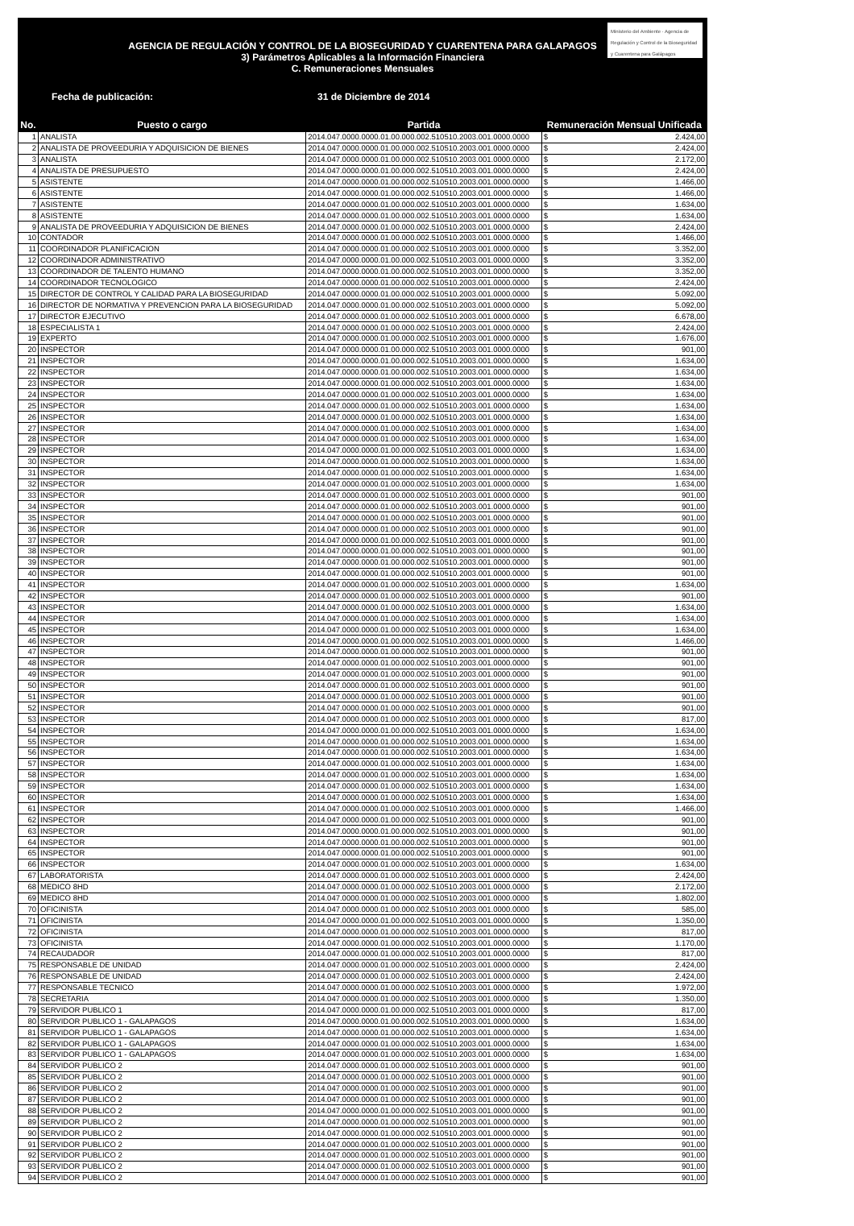Ministerio del Ambiente · Agencia de Regulación y Control de la Bioseguridad y Cuarentena para Galápagos
AGENCIA DE REGULACIÓN Y CONTROL DE LA BIOSEGURIDAD Y CUARENTENA PARA GALAPAGOS
3) Parámetros Aplicables a la Información Financiera
C. Remuneraciones Mensuales
Fecha de publicación: 31 de Diciembre de 2014
| No. | Puesto o cargo | Partida | Remuneración Mensual Unificada | |
| --- | --- | --- | --- | --- |
| 1 | ANALISTA | 2014.047.0000.0000.01.00.000.002.510510.2003.001.0000.0000 | $ | 2.424,00 |
| 2 | ANALISTA DE PROVEEDURIA Y ADQUISICION DE BIENES | 2014.047.0000.0000.01.00.000.002.510510.2003.001.0000.0000 | $ | 2.424,00 |
| 3 | ANALISTA | 2014.047.0000.0000.01.00.000.002.510510.2003.001.0000.0000 | $ | 2.172,00 |
| 4 | ANALISTA DE PRESUPUESTO | 2014.047.0000.0000.01.00.000.002.510510.2003.001.0000.0000 | $ | 2.424,00 |
| 5 | ASISTENTE | 2014.047.0000.0000.01.00.000.002.510510.2003.001.0000.0000 | $ | 1.466,00 |
| 6 | ASISTENTE | 2014.047.0000.0000.01.00.000.002.510510.2003.001.0000.0000 | $ | 1.466,00 |
| 7 | ASISTENTE | 2014.047.0000.0000.01.00.000.002.510510.2003.001.0000.0000 | $ | 1.634,00 |
| 8 | ASISTENTE | 2014.047.0000.0000.01.00.000.002.510510.2003.001.0000.0000 | $ | 1.634,00 |
| 9 | ANALISTA DE PROVEEDURIA Y ADQUISICION DE BIENES | 2014.047.0000.0000.01.00.000.002.510510.2003.001.0000.0000 | $ | 2.424,00 |
| 10 | CONTADOR | 2014.047.0000.0000.01.00.000.002.510510.2003.001.0000.0000 | $ | 1.466,00 |
| 11 | COORDINADOR PLANIFICACION | 2014.047.0000.0000.01.00.000.002.510510.2003.001.0000.0000 | $ | 3.352,00 |
| 12 | COORDINADOR ADMINISTRATIVO | 2014.047.0000.0000.01.00.000.002.510510.2003.001.0000.0000 | $ | 3.352,00 |
| 13 | COORDINADOR DE TALENTO HUMANO | 2014.047.0000.0000.01.00.000.002.510510.2003.001.0000.0000 | $ | 3.352,00 |
| 14 | COORDINADOR TECNOLOGICO | 2014.047.0000.0000.01.00.000.002.510510.2003.001.0000.0000 | $ | 2.424,00 |
| 15 | DIRECTOR DE CONTROL Y CALIDAD PARA LA BIOSEGURIDAD | 2014.047.0000.0000.01.00.000.002.510510.2003.001.0000.0000 | $ | 5.092,00 |
| 16 | DIRECTOR DE NORMATIVA Y PREVENCION PARA LA BIOSEGURIDAD | 2014.047.0000.0000.01.00.000.002.510510.2003.001.0000.0000 | $ | 5.092,00 |
| 17 | DIRECTOR EJECUTIVO | 2014.047.0000.0000.01.00.000.002.510510.2003.001.0000.0000 | $ | 6.678,00 |
| 18 | ESPECIALISTA 1 | 2014.047.0000.0000.01.00.000.002.510510.2003.001.0000.0000 | $ | 2.424,00 |
| 19 | EXPERTO | 2014.047.0000.0000.01.00.000.002.510510.2003.001.0000.0000 | $ | 1.676,00 |
| 20 | INSPECTOR | 2014.047.0000.0000.01.00.000.002.510510.2003.001.0000.0000 | $ | 901,00 |
| 21 | INSPECTOR | 2014.047.0000.0000.01.00.000.002.510510.2003.001.0000.0000 | $ | 1.634,00 |
| 22 | INSPECTOR | 2014.047.0000.0000.01.00.000.002.510510.2003.001.0000.0000 | $ | 1.634,00 |
| 23 | INSPECTOR | 2014.047.0000.0000.01.00.000.002.510510.2003.001.0000.0000 | $ | 1.634,00 |
| 24 | INSPECTOR | 2014.047.0000.0000.01.00.000.002.510510.2003.001.0000.0000 | $ | 1.634,00 |
| 25 | INSPECTOR | 2014.047.0000.0000.01.00.000.002.510510.2003.001.0000.0000 | $ | 1.634,00 |
| 26 | INSPECTOR | 2014.047.0000.0000.01.00.000.002.510510.2003.001.0000.0000 | $ | 1.634,00 |
| 27 | INSPECTOR | 2014.047.0000.0000.01.00.000.002.510510.2003.001.0000.0000 | $ | 1.634,00 |
| 28 | INSPECTOR | 2014.047.0000.0000.01.00.000.002.510510.2003.001.0000.0000 | $ | 1.634,00 |
| 29 | INSPECTOR | 2014.047.0000.0000.01.00.000.002.510510.2003.001.0000.0000 | $ | 1.634,00 |
| 30 | INSPECTOR | 2014.047.0000.0000.01.00.000.002.510510.2003.001.0000.0000 | $ | 1.634,00 |
| 31 | INSPECTOR | 2014.047.0000.0000.01.00.000.002.510510.2003.001.0000.0000 | $ | 1.634,00 |
| 32 | INSPECTOR | 2014.047.0000.0000.01.00.000.002.510510.2003.001.0000.0000 | $ | 1.634,00 |
| 33 | INSPECTOR | 2014.047.0000.0000.01.00.000.002.510510.2003.001.0000.0000 | $ | 901,00 |
| 34 | INSPECTOR | 2014.047.0000.0000.01.00.000.002.510510.2003.001.0000.0000 | $ | 901,00 |
| 35 | INSPECTOR | 2014.047.0000.0000.01.00.000.002.510510.2003.001.0000.0000 | $ | 901,00 |
| 36 | INSPECTOR | 2014.047.0000.0000.01.00.000.002.510510.2003.001.0000.0000 | $ | 901,00 |
| 37 | INSPECTOR | 2014.047.0000.0000.01.00.000.002.510510.2003.001.0000.0000 | $ | 901,00 |
| 38 | INSPECTOR | 2014.047.0000.0000.01.00.000.002.510510.2003.001.0000.0000 | $ | 901,00 |
| 39 | INSPECTOR | 2014.047.0000.0000.01.00.000.002.510510.2003.001.0000.0000 | $ | 901,00 |
| 40 | INSPECTOR | 2014.047.0000.0000.01.00.000.002.510510.2003.001.0000.0000 | $ | 901,00 |
| 41 | INSPECTOR | 2014.047.0000.0000.01.00.000.002.510510.2003.001.0000.0000 | $ | 1.634,00 |
| 42 | INSPECTOR | 2014.047.0000.0000.01.00.000.002.510510.2003.001.0000.0000 | $ | 901,00 |
| 43 | INSPECTOR | 2014.047.0000.0000.01.00.000.002.510510.2003.001.0000.0000 | $ | 1.634,00 |
| 44 | INSPECTOR | 2014.047.0000.0000.01.00.000.002.510510.2003.001.0000.0000 | $ | 1.634,00 |
| 45 | INSPECTOR | 2014.047.0000.0000.01.00.000.002.510510.2003.001.0000.0000 | $ | 1.634,00 |
| 46 | INSPECTOR | 2014.047.0000.0000.01.00.000.002.510510.2003.001.0000.0000 | $ | 1.466,00 |
| 47 | INSPECTOR | 2014.047.0000.0000.01.00.000.002.510510.2003.001.0000.0000 | $ | 901,00 |
| 48 | INSPECTOR | 2014.047.0000.0000.01.00.000.002.510510.2003.001.0000.0000 | $ | 901,00 |
| 49 | INSPECTOR | 2014.047.0000.0000.01.00.000.002.510510.2003.001.0000.0000 | $ | 901,00 |
| 50 | INSPECTOR | 2014.047.0000.0000.01.00.000.002.510510.2003.001.0000.0000 | $ | 901,00 |
| 51 | INSPECTOR | 2014.047.0000.0000.01.00.000.002.510510.2003.001.0000.0000 | $ | 901,00 |
| 52 | INSPECTOR | 2014.047.0000.0000.01.00.000.002.510510.2003.001.0000.0000 | $ | 901,00 |
| 53 | INSPECTOR | 2014.047.0000.0000.01.00.000.002.510510.2003.001.0000.0000 | $ | 817,00 |
| 54 | INSPECTOR | 2014.047.0000.0000.01.00.000.002.510510.2003.001.0000.0000 | $ | 1.634,00 |
| 55 | INSPECTOR | 2014.047.0000.0000.01.00.000.002.510510.2003.001.0000.0000 | $ | 1.634,00 |
| 56 | INSPECTOR | 2014.047.0000.0000.01.00.000.002.510510.2003.001.0000.0000 | $ | 1.634,00 |
| 57 | INSPECTOR | 2014.047.0000.0000.01.00.000.002.510510.2003.001.0000.0000 | $ | 1.634,00 |
| 58 | INSPECTOR | 2014.047.0000.0000.01.00.000.002.510510.2003.001.0000.0000 | $ | 1.634,00 |
| 59 | INSPECTOR | 2014.047.0000.0000.01.00.000.002.510510.2003.001.0000.0000 | $ | 1.634,00 |
| 60 | INSPECTOR | 2014.047.0000.0000.01.00.000.002.510510.2003.001.0000.0000 | $ | 1.634,00 |
| 61 | INSPECTOR | 2014.047.0000.0000.01.00.000.002.510510.2003.001.0000.0000 | $ | 1.466,00 |
| 62 | INSPECTOR | 2014.047.0000.0000.01.00.000.002.510510.2003.001.0000.0000 | $ | 901,00 |
| 63 | INSPECTOR | 2014.047.0000.0000.01.00.000.002.510510.2003.001.0000.0000 | $ | 901,00 |
| 64 | INSPECTOR | 2014.047.0000.0000.01.00.000.002.510510.2003.001.0000.0000 | $ | 901,00 |
| 65 | INSPECTOR | 2014.047.0000.0000.01.00.000.002.510510.2003.001.0000.0000 | $ | 901,00 |
| 66 | INSPECTOR | 2014.047.0000.0000.01.00.000.002.510510.2003.001.0000.0000 | $ | 1.634,00 |
| 67 | LABORATORISTA | 2014.047.0000.0000.01.00.000.002.510510.2003.001.0000.0000 | $ | 2.424,00 |
| 68 | MEDICO 8HD | 2014.047.0000.0000.01.00.000.002.510510.2003.001.0000.0000 | $ | 2.172,00 |
| 69 | MEDICO 8HD | 2014.047.0000.0000.01.00.000.002.510510.2003.001.0000.0000 | $ | 1.802,00 |
| 70 | OFICINISTA | 2014.047.0000.0000.01.00.000.002.510510.2003.001.0000.0000 | $ | 585,00 |
| 71 | OFICINISTA | 2014.047.0000.0000.01.00.000.002.510510.2003.001.0000.0000 | $ | 1.350,00 |
| 72 | OFICINISTA | 2014.047.0000.0000.01.00.000.002.510510.2003.001.0000.0000 | $ | 817,00 |
| 73 | OFICINISTA | 2014.047.0000.0000.01.00.000.002.510510.2003.001.0000.0000 | $ | 1.170,00 |
| 74 | RECAUDADOR | 2014.047.0000.0000.01.00.000.002.510510.2003.001.0000.0000 | $ | 817,00 |
| 75 | RESPONSABLE DE UNIDAD | 2014.047.0000.0000.01.00.000.002.510510.2003.001.0000.0000 | $ | 2.424,00 |
| 76 | RESPONSABLE DE UNIDAD | 2014.047.0000.0000.01.00.000.002.510510.2003.001.0000.0000 | $ | 2.424,00 |
| 77 | RESPONSABLE TECNICO | 2014.047.0000.0000.01.00.000.002.510510.2003.001.0000.0000 | $ | 1.972,00 |
| 78 | SECRETARIA | 2014.047.0000.0000.01.00.000.002.510510.2003.001.0000.0000 | $ | 1.350,00 |
| 79 | SERVIDOR PUBLICO 1 | 2014.047.0000.0000.01.00.000.002.510510.2003.001.0000.0000 | $ | 817,00 |
| 80 | SERVIDOR PUBLICO 1 - GALAPAGOS | 2014.047.0000.0000.01.00.000.002.510510.2003.001.0000.0000 | $ | 1.634,00 |
| 81 | SERVIDOR PUBLICO 1 - GALAPAGOS | 2014.047.0000.0000.01.00.000.002.510510.2003.001.0000.0000 | $ | 1.634,00 |
| 82 | SERVIDOR PUBLICO 1 - GALAPAGOS | 2014.047.0000.0000.01.00.000.002.510510.2003.001.0000.0000 | $ | 1.634,00 |
| 83 | SERVIDOR PUBLICO 1 - GALAPAGOS | 2014.047.0000.0000.01.00.000.002.510510.2003.001.0000.0000 | $ | 1.634,00 |
| 84 | SERVIDOR PUBLICO 2 | 2014.047.0000.0000.01.00.000.002.510510.2003.001.0000.0000 | $ | 901,00 |
| 85 | SERVIDOR PUBLICO 2 | 2014.047.0000.0000.01.00.000.002.510510.2003.001.0000.0000 | $ | 901,00 |
| 86 | SERVIDOR PUBLICO 2 | 2014.047.0000.0000.01.00.000.002.510510.2003.001.0000.0000 | $ | 901,00 |
| 87 | SERVIDOR PUBLICO 2 | 2014.047.0000.0000.01.00.000.002.510510.2003.001.0000.0000 | $ | 901,00 |
| 88 | SERVIDOR PUBLICO 2 | 2014.047.0000.0000.01.00.000.002.510510.2003.001.0000.0000 | $ | 901,00 |
| 89 | SERVIDOR PUBLICO 2 | 2014.047.0000.0000.01.00.000.002.510510.2003.001.0000.0000 | $ | 901,00 |
| 90 | SERVIDOR PUBLICO 2 | 2014.047.0000.0000.01.00.000.002.510510.2003.001.0000.0000 | $ | 901,00 |
| 91 | SERVIDOR PUBLICO 2 | 2014.047.0000.0000.01.00.000.002.510510.2003.001.0000.0000 | $ | 901,00 |
| 92 | SERVIDOR PUBLICO 2 | 2014.047.0000.0000.01.00.000.002.510510.2003.001.0000.0000 | $ | 901,00 |
| 93 | SERVIDOR PUBLICO 2 | 2014.047.0000.0000.01.00.000.002.510510.2003.001.0000.0000 | $ | 901,00 |
| 94 | SERVIDOR PUBLICO 2 | 2014.047.0000.0000.01.00.000.002.510510.2003.001.0000.0000 | $ | 901,00 |